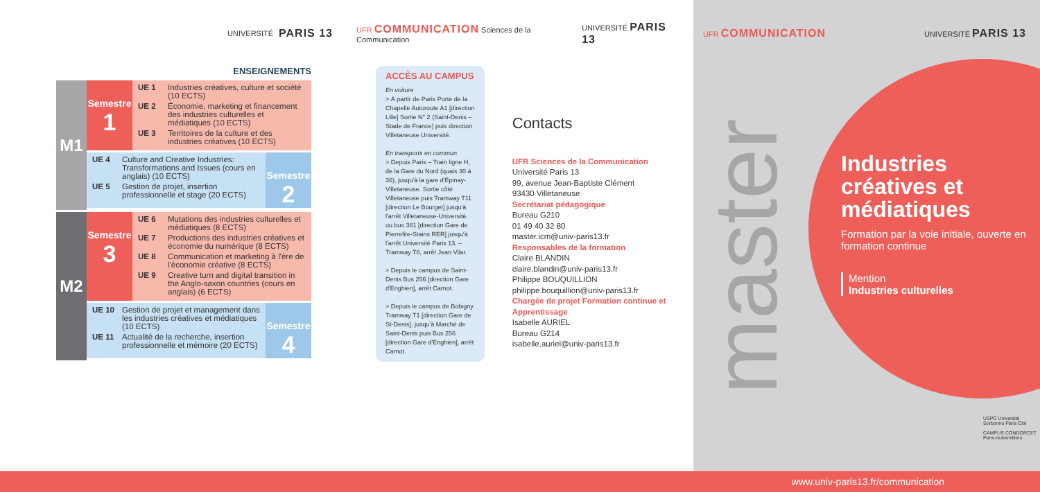UNIVERSITÉ PARIS 13
ENSEIGNEMENTS
M1
Semestre
1
UE 1 Industries créatives, culture et société (10 ECTS)
UE 2 Économie, marketing et financement des industries culturelles et médiatiques (10 ECTS)
UE 3 Territoires de la culture et des industries créatives (10 ECTS)
UE 4 Culture and Creative Industries: Transformations and Issues (cours en anglais) (10 ECTS)
UE 5 Gestion de projet, insertion professionnelle et stage (20 ECTS)
Semestre
2
M2
Semestre
3
UE 6 Mutations des industries culturelles et médiatiques (8 ECTS)
UE 7 Productions des industries créatives et économie du numérique (8 ECTS)
UE 8 Communication et marketing à l'ère de l'économie créative (8 ECTS)
UE 9 Creative turn and digital transition in the Anglo-saxon countries (cours en anglais) (6 ECTS)
UE 10 Gestion de projet et management dans les industries créatives et médiatiques (10 ECTS)
UE 11 Actualité de la recherche, insertion professionnelle et mémoire (20 ECTS)
Semestre
4
UFR COMMUNICATION Sciences de la Communication UNIVERSITÉ PARIS 13
ACCÈS AU CAMPUS
En voiture
> À partir de Paris Porte de la Chapelle Autoroute A1 [direction Lille] Sortie N° 2 (Saint-Denis – Stade de France) puis direction Villetaneuse Université.
En transports en commun
> Depuis Paris – Train ligne H, de la Gare du Nord (quais 30 à 36), jusqu'à la gare d'Épinay-Villetaneuse. Sortie côté Villetaneuse puis Tramway T11 [direction Le Bourget] jusqu'à l'arrêt Villetaneuse-Université. ou bus 361 [direction Gare de Pierrefite-Stains RER] jusqu'à l'arrêt Université Paris 13. – Tramway T8, arrêt Jean Vilar.
> Depuis le campus de Saint-Denis Bus 256 [direction Gare d'Enghien], arrêt Carnot.
> Depuis le campus de Bobigny Tramway T1 [direction Gare de St-Denis], jusqu'à Marché de Saint-Denis puis Bus 256 [direction Gare d'Enghien], arrêt Carnot.
Contacts
UFR Sciences de la Communication
Université Paris 13
99, avenue Jean-Baptiste Clément
93430 Villetaneuse
Secrétariat pédagogique
Bureau G210
01 49 40 32 80
master.icm@univ-paris13.fr
Responsables de la formation
Claire BLANDIN
claire.blandin@univ-paris13.fr
Philippe BOUQUILLION
philippe.bouquillion@univ-paris13.fr
Chargée de projet Formation continue et Apprentissage
Isabelle AURIEL
Bureau G214
isabelle.auriel@univ-paris13.fr
UFR COMMUNICATION UNIVERSITÉ PARIS 13
master
Industries créatives et médiatiques
Formation par la voie initiale, ouverte en formation continue
Mention
Industries culturelles
USPC Université Sorbonne Paris Cité
CAMPUS CONDORCET Paris-Aubervilliers
www.univ-paris13.fr/communication